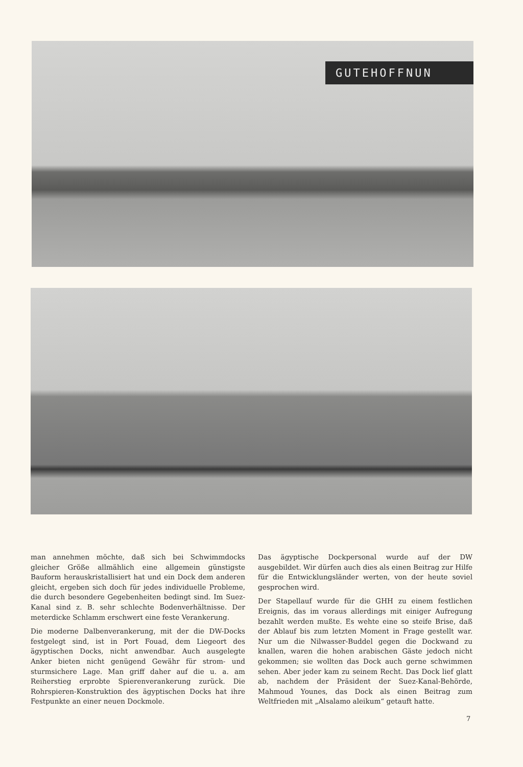GUTEHOFFNUN
man annehmen möchte, daß sich bei Schwimmdocks gleicher Größe allmählich eine allgemein günstigste Bauform herauskristallisiert hat und ein Dock dem anderen gleicht, ergeben sich doch für jedes individuelle Probleme, die durch besondere Gegebenheiten bedingt sind. Im Suez-Kanal sind z. B. sehr schlechte Bodenverhältnisse. Der meterdicke Schlamm erschwert eine feste Verankerung.
Die moderne Dalbenverankerung, mit der die DW-Docks festgelegt sind, ist in Port Fouad, dem Liegeort des ägyptischen Docks, nicht anwendbar. Auch ausgelegte Anker bieten nicht genügend Gewähr für strom- und sturmsichere Lage. Man griff daher auf die u. a. am Reiherstieg erprobte Spierenverankerung zurück. Die Rohrspieren-Konstruktion des ägyptischen Docks hat ihre Festpunkte an einer neuen Dockmole.
Das ägyptische Dockpersonal wurde auf der DW ausgebildet. Wir dürfen auch dies als einen Beitrag zur Hilfe für die Entwicklungsländer werten, von der heute soviel gesprochen wird.
Der Stapellauf wurde für die GHH zu einem festlichen Ereignis, das im voraus allerdings mit einiger Aufregung bezahlt werden mußte. Es wehte eine so steife Brise, daß der Ablauf bis zum letzten Moment in Frage gestellt war. Nur um die Nilwasser-Buddel gegen die Dockwand zu knallen, waren die hohen arabischen Gäste jedoch nicht gekommen; sie wollten das Dock auch gerne schwimmen sehen. Aber jeder kam zu seinem Recht. Das Dock lief glatt ab, nachdem der Präsident der Suez-Kanal-Behörde, Mahmoud Younes, das Dock als einen Beitrag zum Weltfrieden mit „Alsalamo aleikum“ getauft hatte.
7